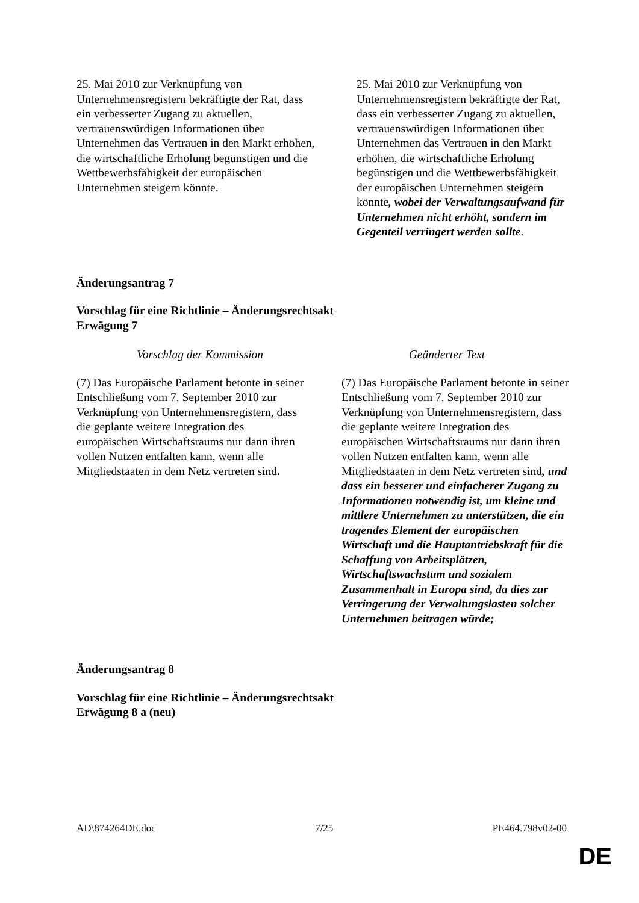| 25. Mai 2010 zur Verknüpfung von Unternehmensregistern bekräftigte der Rat, dass ein verbesserter Zugang zu aktuellen, vertrauenswürdigen Informationen über Unternehmen das Vertrauen in den Markt erhöhen, die wirtschaftliche Erholung begünstigen und die Wettbewerbsfähigkeit der europäischen Unternehmen steigern könnte. | 25. Mai 2010 zur Verknüpfung von Unternehmensregistern bekräftigte der Rat, dass ein verbesserter Zugang zu aktuellen, vertrauenswürdigen Informationen über Unternehmen das Vertrauen in den Markt erhöhen, die wirtschaftliche Erholung begünstigen und die Wettbewerbsfähigkeit der europäischen Unternehmen steigern könnte , wobei der Verwaltungsaufwand für Unternehmen nicht erhöht, sondern im Gegenteil verringert werden sollte . |
Änderungsantrag 7
Vorschlag für eine Richtlinie – Änderungsrechtsakt
Erwägung 7
| Vorschlag der Kommission | Geänderter Text |
| --- | --- |
| (7) Das Europäische Parlament betonte in seiner Entschließung vom 7. September 2010 zur Verknüpfung von Unternehmensregistern, dass die geplante weitere Integration des europäischen Wirtschaftsraums nur dann ihren vollen Nutzen entfalten kann, wenn alle Mitgliedstaaten in dem Netz vertreten sind . | (7) Das Europäische Parlament betonte in seiner Entschließung vom 7. September 2010 zur Verknüpfung von Unternehmensregistern, dass die geplante weitere Integration des europäischen Wirtschaftsraums nur dann ihren vollen Nutzen entfalten kann, wenn alle Mitgliedstaaten in dem Netz vertreten sind , und dass ein besserer und einfacherer Zugang zu Informationen notwendig ist, um kleine und mittlere Unternehmen zu unterstützen, die ein tragendes Element der europäischen Wirtschaft und die Hauptantriebskraft für die Schaffung von Arbeitsplätzen, Wirtschaftswachstum und sozialem Zusammenhalt in Europa sind, da dies zur Verringerung der Verwaltungslasten solcher Unternehmen beitragen würde; |
Änderungsantrag 8
Vorschlag für eine Richtlinie – Änderungsrechtsakt
Erwägung 8 a (neu)
AD\874264DE.doc 7/25 PE464.798v02-00
DE